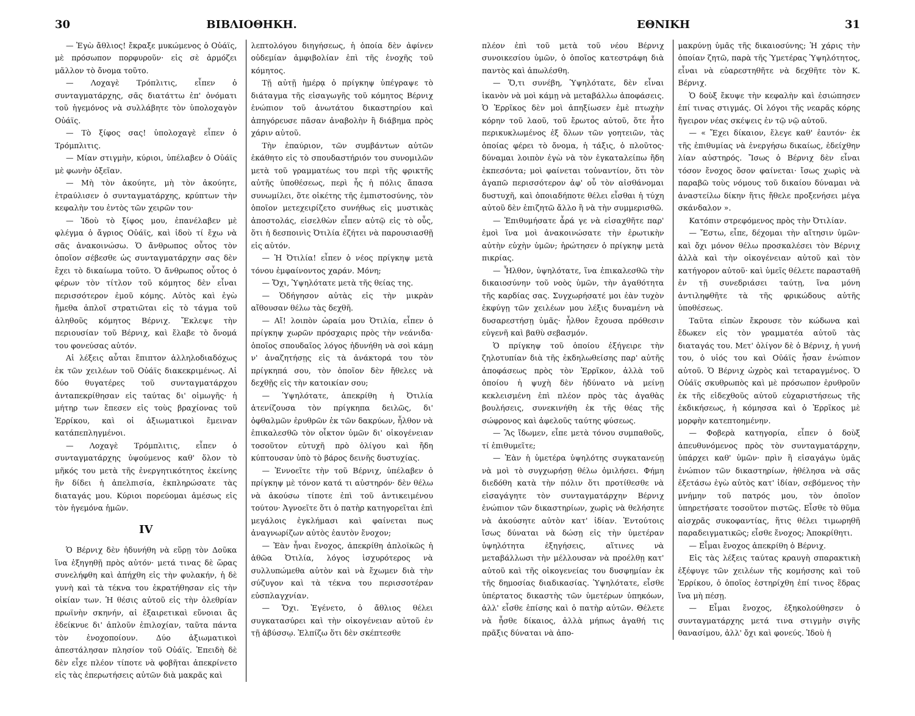30 ΒΙΒΛΙΟΘΗΚΗ.
— Ἐγὼ ἄθλιος! ἔκραξε μυκώμενος ὁ Οὐάϊς, μὲ πρόσωπον πορφυροῦν· εἰς σὲ ἁρμόζει μᾶλλον τὸ ὄνομα τοῦτο.
— Λοχαγὲ Τρόπλιτις, εἶπεν ὁ συνταγματάρχης, σᾶς διατάττω ἐπ' ὀνόματι τοῦ ἡγεμόνος νὰ συλλάβητε τὸν ὑπολοχαγὸν Οὐάϊς.
— Τὸ ξίφος σας! ὑπολοχαγὲ εἶπεν ὁ Τρόμπλιτις.
— Μίαν στιγμὴν, κύριοι, ὑπέλαβεν ὁ Οὐάϊς μὲ φωνὴν ὀξεῖαν.
— Μὴ τὸν ἀκούητε, μὴ τὸν ἀκούητε, ἐτραύλισεν ὁ συνταγματάρχης, κρύπτων τὴν κεφαλὴν του ἐντὸς τῶν χειρῶν του·
— Ἰδοὺ τὸ ξίφος μου, ἐπανέλαβεν μὲ φλέγμα ὁ ἄγριος Οὐάϊς, καὶ ἰδοὺ τί ἔχω νὰ σᾶς ἀνακοινώσω. Ὁ ἄνθρωπος οὗτος τὸν ὁποῖον σέβεσθε ὡς συνταγματάρχην σας δὲν ἔχει τὸ δικαίωμα τοῦτο. Ὁ ἄνθρωπος οὗτος ὁ φέρων τὸν τίτλον τοῦ κόμητος δὲν εἶναι περισσότερον ἐμοῦ κόμης. Αὐτὸς καὶ ἐγὼ ἤμεθα ἁπλοῖ στρατιῶται εἰς τὸ τάγμα τοῦ ἀληθοῦς κόμητος Βέρνιχ. Ἔκλεψε τὴν περιουσίαν τοῦ Βέρνιχ, καὶ ἔλαβε τὸ ὄνομά του φονεύσας αὐτόν.
Αἱ λέξεις αὗται ἔπιπτον ἀλληλοδιαδόχως ἐκ τῶν χειλέων τοῦ Οὐάϊς διακεκριμένως. Αἱ δύο θυγατέρες τοῦ συνταγματάρχου ἀνταπεκρίθησαν εἰς ταύτας δι' οἰμωγῆς· ἡ μήτηρ των ἔπεσεν εἰς τοὺς βραχίονας τοῦ Ἐρρίκου, καὶ οἱ ἀξιωματικοὶ ἔμειναν κατάπεπληγμένοι.
— Λοχαγὲ Τρόμπλιτις, εἶπεν ὁ συνταγματάρχης ὑψούμενος καθ' ὅλον τὸ μῆκός του μετὰ τῆς ἐνεργητικότητος ἐκείνης ἣν δίδει ἡ ἀπελπισία, ἐκπληρώσατε τὰς διαταγάς μου. Κύριοι πορεύομαι ἀμέσως εἰς τὸν ἡγεμόνα ἡμῶν.
IV
Ὁ Βέρνιχ δὲν ἠδυνήθη νὰ εὕρῃ τὸν Δοῦκα ἵνα ἐξηγηθῇ πρὸς αὐτόν· μετά τινας δὲ ὥρας συνελήφθη καὶ ἀπήχθη εἰς τὴν φυλακήν, ἡ δὲ γυνὴ καὶ τὰ τέκνα του ἐκρατήθησαν εἰς τὴν οἰκίαν των. Ἡ θέσις αὐτοῦ εἰς τὴν ὀλεθρίαν πρωϊνὴν σκηνήν, αἱ ἐξαιρετικαὶ εὔνοιαι ἃς ἐδείκνυε δι' ἁπλοῦν ἐπιλοχίαν, ταῦτα πάντα τὸν ἐνοχοποίουν. Δύο ἀξιωματικοὶ ἀπεστάλησαν πλησίον τοῦ Οὐάϊς. Ἐπειδὴ δὲ δὲν εἶχε πλέον τίποτε νὰ φοβῆται ἀπεκρίνετο εἰς τὰς ἐπερωτήσεις αὐτῶν διὰ μακρᾶς καὶ
λεπτολόγου διηγήσεως, ἡ ὁποία δὲν ἀφίνεν οὐδεμίαν ἀμφιβολίαν ἐπὶ τῆς ἐνοχῆς τοῦ κόμητος.
Τῇ αὐτῇ ἡμέρᾳ ὁ πρίγκηψ ὑπέγραψε τὸ διάταγμα τῆς εἰσαγωγῆς τοῦ κόμητος Βέρνιχ ἐνώπιον τοῦ ἀνωτάτου δικαστηρίου καὶ ἀπηγόρευσε πᾶσαν ἀναβολὴν ἢ διάβημα πρὸς χάριν αὐτοῦ.
Τὴν ἐπαύριον, τῶν συμβάντων αὐτῶν ἐκάθητο εἰς τὸ σπουδαστήριόν του συνομιλῶν μετὰ τοῦ γραμματέως του περὶ τῆς φρικτῆς αὐτῆς ὑποθέσεως, περὶ ἧς ἡ πόλις ἅπασα συνωμίλει, ὅτε οἰκέτης τῆς ἐμπιστοσύνης, τὸν ὁποῖον μετεχειρίζετο συνήθως εἰς μυστικὰς ἀποστολάς, εἰσελθὼν εἶπεν αὐτῷ εἰς τὸ οὖς, ὅτι ἡ δεσποινὶς Ὀτιλία ἐζήτει νὰ παρουσιασθῇ εἰς αὐτόν.
— Ἡ Ὀτιλία! εἶπεν ὁ νέος πρίγκηψ μετὰ τόνου ἐμφαίνοντος χαράν. Μόνη;
— Ὄχι, Ὑψηλότατε μετὰ τῆς θείας της.
— Ὁδήγησον αὐτὰς εἰς τὴν μικρὰν αἴθουσαν θέλω τὰς δεχθῆ.
— Αἴ! λοιπὸν ὡραία μου Ὀτιλία, εἶπεν ὁ πρίγκηψ χωρῶν πρόσχαρις πρὸς τὴν νεάνιδα· ὁποῖος σπουδαῖος λόγος ἠδυνήθη νὰ σοὶ κάμῃ ν' ἀναζητήσῃς εἰς τὰ ἀνάκτορά του τὸν πρίγκηπά σου, τὸν ὁποῖον δὲν ἤθελες νὰ δεχθῇς εἰς τὴν κατοικίαν σου;
— Ὑψηλότατε, ἀπεκρίθη ἡ Ὀτιλία ἀτενίζουσα τὸν πρίγκηπα δειλῶς, δι' ὀφθαλμῶν ἐρυθρῶν ἐκ τῶν δακρύων, ἦλθον νὰ ἐπικαλεσθῶ τὸν οἶκτον ὑμῶν δι' οἰκογένειαν τοσοῦτον εὐτυχῆ πρὸ ὀλίγου καὶ ἤδη κύπτουσαν ὑπὸ τὸ βάρος δεινῆς δυστυχίας.
— Ἐννοεῖτε τὴν τοῦ Βέρνιχ, ὑπέλαβεν ὁ πρίγκηψ μὲ τόνον κατά τι αὐστηρόν· δὲν θέλω νὰ ἀκούσω τίποτε ἐπὶ τοῦ ἀντικειμένου τούτου· Ἀγνοεῖτε ὅτι ὁ πατὴρ κατηγορεῖται ἐπὶ μεγάλοις ἐγκλήμασι καὶ φαίνεται πως ἀναγνωρίζων αὐτὸς ἑαυτὸν ἔνοχον;
— Ἐὰν ἦναι ἔνοχος, ἀπεκρίθη ἁπλοϊκῶς ἡ ἀθῶα Ὀτιλία, λόγος ἰσχυρότερος νὰ συλλυπώμεθα αὐτὸν καὶ νὰ ἔχωμεν διὰ τὴν σύζυγον καὶ τὰ τέκνα του περισσοτέραν εὐσπλαγχνίαν.
— Ὄχι. Ἐγένετο, ὁ ἄθλιος θέλει συγκατασύρει καὶ τὴν οἰκογένειαν αὐτοῦ ἐν τῇ ἀβύσσῳ. Ἐλπίζω ὅτι δὲν σκέπτεσθε
ΕΘΝΙΚΗ 31
πλέον ἐπὶ τοῦ μετὰ τοῦ νέου Βέρνιχ συνοικεσίου ὑμῶν, ὁ ὁποῖος κατεστράφη διὰ παντὸς καὶ ἀπωλέσθη.
— Ὅ,τι συνέβη, Ὑψηλότατε, δὲν εἶναι ἱκανὸν νὰ μοὶ κάμῃ νὰ μεταβάλλω ἀποφάσεις. Ὁ Ἐρρῖκος δὲν μοὶ ἀπηξίωσεν ἐμὲ πτωχὴν κόρην τοῦ λαοῦ, τοῦ ἔρωτος αὐτοῦ, ὅτε ἦτο περικυκλωμένος ἐξ ὅλων τῶν γοητειῶν, τὰς ὁποίας φέρει τὸ ὄνομα, ἡ τάξις, ὁ πλοῦτος· δύναμαι λοιπὸν ἐγὼ νὰ τὸν ἐγκαταλείπω ἤδη ἐκπεσόντα; μοὶ φαίνεται τοὐναντίον, ὅτι τὸν ἀγαπῶ περισσότερον ἀφ' οὗ τὸν αἰσθάνομαι δυστυχῆ, καὶ ὁποιαδήποτε θέλει εἶσθαι ἡ τύχη αὐτοῦ δὲν ἐπιζητῶ ἄλλο ἢ νὰ τὴν συμμερισθῶ.
— Ἐπιθυμήσατε ἆρά γε νὰ εἰσαχθῆτε παρ' ἐμοὶ ἵνα μοὶ ἀνακοινώσατε τὴν ἐρωτικὴν αὐτὴν εὐχὴν ὑμῶν; ἠρώτησεν ὁ πρίγκηψ μετὰ πικρίας.
— Ἦλθον, ὑψηλότατε, ἵνα ἐπικαλεσθῶ τὴν δικαιοσύνην τοῦ νοὸς ὑμῶν, τὴν ἀγαθότητα τῆς καρδίας σας. Συγχωρήσατέ μοι ἐὰν τυχὸν ἐκφύγῃ τῶν χειλέων μου λέξις δυναμένη νὰ δυσαρεστήσῃ ὑμᾶς· ἦλθον ἔχουσα πρόθεσιν εὐγενῆ καὶ βαθὺ σεβασμόν.
Ὁ πρίγκηψ τοῦ ὁποίου ἐξήγειρε τὴν ζηλοτυπίαν διὰ τῆς ἐκδηλωθείσης παρ' αὐτῆς ἀποφάσεως πρὸς τὸν Ἐρρῖκον, ἀλλὰ τοῦ ὁποίου ἡ ψυχὴ δὲν ἠδύνατο νὰ μείνῃ κεκλεισμένη ἐπὶ πλέον πρὸς τὰς ἀγαθὰς βουλήσεις, συνεκινήθη ἐκ τῆς θέας τῆς σώφρονος καὶ ἀφελοῦς ταύτης φύσεως.
— Ἂς ἴδωμεν, εἶπε μετὰ τόνου συμπαθοῦς, τί ἐπιθυμεῖτε;
— Ἐὰν ἡ ὑμετέρα ὑψηλότης συγκατανεύῃ νὰ μοὶ τὸ συγχωρήσῃ θέλω ὁμιλήσει. Φήμη διεδόθη κατὰ τὴν πόλιν ὅτι προτίθεσθε νὰ εἰσαγάγητε τὸν συνταγματάρχην Βέρνιχ ἐνώπιον τῶν δικαστηρίων, χωρὶς νὰ θελήσητε νὰ ἀκούσητε αὐτὸν κατ' ἰδίαν. Ἐντούτοις ἴσως δύναται νὰ δώσῃ εἰς τὴν ὑμετέραν ὑψηλότητα ἐξηγήσεις, αἵτινες νὰ μεταβάλλωσι τὴν μέλλουσαν νὰ προέλθῃ κατ' αὐτοῦ καὶ τῆς οἰκογενείας του δυσφημίαν ἐκ τῆς δημοσίας διαδικασίας. Ὑψηλότατε, εἶσθε ὑπέρτατος δικαστὴς τῶν ὑμετέρων ὑπηκόων, ἀλλ' εἶσθε ἐπίσης καὶ ὁ πατὴρ αὐτῶν. Θέλετε νὰ ἦσθε δίκαιος, ἀλλὰ μήπως ἀγαθή τις πρᾶξις δύναται νὰ ἀπο-
μακρύνῃ ὑμᾶς τῆς δικαιοσύνης; Ἡ χάρις τὴν ὁποίαν ζητῶ, παρὰ τῆς Ὑμετέρας Ὑψηλότητος, εἶναι νὰ εὐαρεστηθῆτε νὰ δεχθῆτε τὸν Κ. Βέρνιχ.
Ὁ δοὺξ ἔκυψε τὴν κεφαλὴν καὶ ἐσιώπησεν ἐπί τινας στιγμάς. Οἱ λόγοι τῆς νεαρᾶς κόρης ἤγειρον νέας σκέψεις ἐν τῷ νῷ αὐτοῦ.
— « Ἔχει δίκαιον, ἔλεγε καθ' ἑαυτόν· ἐκ τῆς ἐπιθυμίας νὰ ἐνεργήσω δικαίως, ἐδείχθην λίαν αὐστηρός. Ἴσως ὁ Βέρνιχ δὲν εἶναι τόσον ἔνοχος ὅσον φαίνεται· ἴσως χωρὶς νὰ παραβῶ τοὺς νόμους τοῦ δικαίου δύναμαι νὰ ἀναστείλω δίκην ἥτις ἤθελε προξενήσει μέγα σκάνδαλον ».
Κατόπιν στρεφόμενος πρὸς τὴν Ὀτιλίαν.
— Ἔστω, εἶπε, δέχομαι τὴν αἴτησιν ὑμῶν· καὶ ὄχι μόνον θέλω προσκαλέσει τὸν Βέρνιχ ἀλλὰ καὶ τὴν οἰκογένειαν αὐτοῦ καὶ τὸν κατήγορον αὐτοῦ· καὶ ὑμεῖς θέλετε παρασταθῆ ἐν τῇ συνεδριάσει ταύτῃ, ἵνα μόνη ἀντιληφθῆτε τὰ τῆς φρικώδους αὐτῆς ὑποθέσεως.
Ταῦτα εἰπὼν ἔκρουσε τὸν κώδωνα καὶ ἔδωκεν εἰς τὸν γραμματέα αὐτοῦ τὰς διαταγάς του. Μετ' ὀλίγον δὲ ὁ Βέρνιχ, ἡ γυνή του, ὁ υἱός του καὶ Οὐάϊς ἦσαν ἐνώπιον αὐτοῦ. Ὁ Βέρνιχ ὠχρὸς καὶ τεταραγμένος. Ὁ Οὐάϊς σκυθρωπὸς καὶ μὲ πρόσωπον ἐρυθροῦν ἐκ τῆς εἰδεχθοῦς αὐτοῦ εὐχαριστήσεως τῆς ἐκδικήσεως, ἡ κόμησσα καὶ ὁ Ἐρρῖκος μὲ μορφὴν κατεπτοημένην.
— Φοβερὰ κατηγορία, εἶπεν ὁ δοὺξ ἀπευθυνόμενος πρὸς τὸν συνταγματάρχην, ὑπάρχει καθ' ὑμῶν· πρὶν ἢ εἰσαγάγω ὑμᾶς ἐνώπιον τῶν δικαστηρίων, ἠθέλησα νὰ σᾶς ἐξετάσω ἐγὼ αὐτὸς κατ' ἰδίαν, σεβόμενος τὴν μνήμην τοῦ πατρός μου, τὸν ὁποῖον ὑπηρετήσατε τοσοῦτον πιστῶς. Εἶσθε τὸ θῦμα αἰσχρᾶς συκοφαντίας, ἥτις θέλει τιμωρηθῆ παραδειγματικῶς; εἶσθε ἔνοχος; Ἀποκρίθητι.
— Εἶμαι ἔνοχος ἀπεκρίθη ὁ Βέρνιχ.
Εἰς τὰς λέξεις ταύτας κραυγὴ σπαρακτικὴ ἐξέφυγε τῶν χειλέων τῆς κομήσσης καὶ τοῦ Ἐρρίκου, ὁ ὁποῖος ἐστηρίχθη ἐπί τινος ἕδρας ἵνα μὴ πέσῃ.
— Εἶμαι ἔνοχος, ἐξηκολούθησεν ὁ συνταγματάρχης μετά τινα στιγμὴν σιγῆς θανασίμου, ἀλλ' ὄχι καὶ φονεύς. Ἰδοὺ ἡ